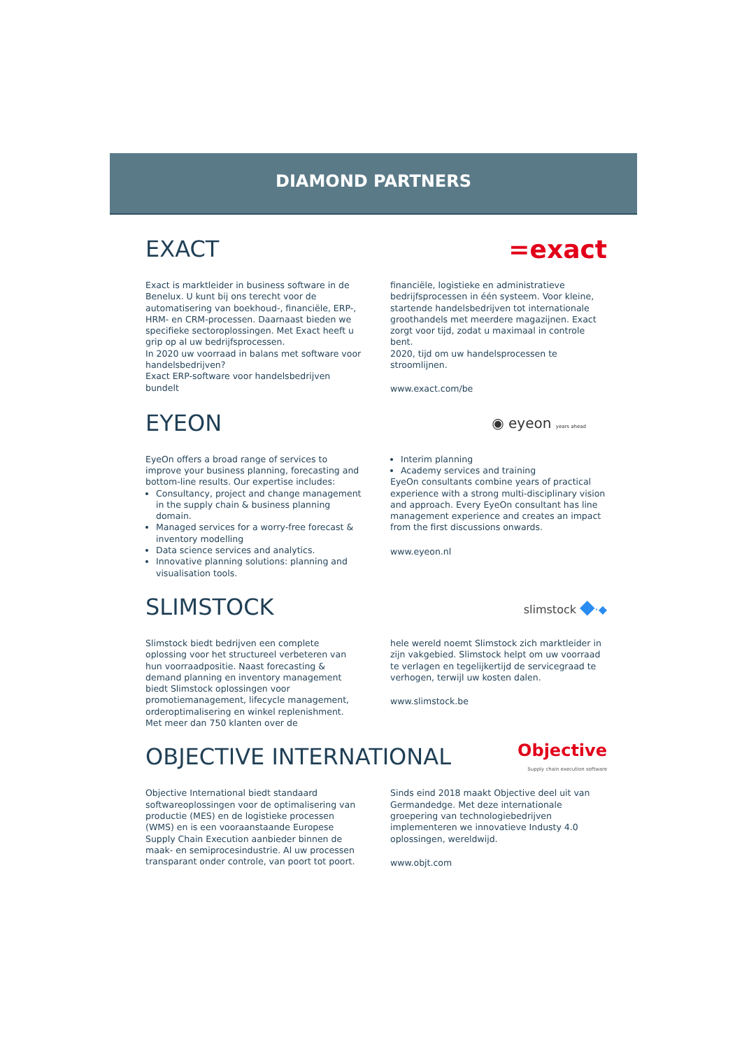DIAMOND PARTNERS
EXACT =exact
Exact is marktleider in business software in de Benelux. U kunt bij ons terecht voor de automatisering van boekhoud-, financiële, ERP-, HRM- en CRM-processen. Daarnaast bieden we specifieke sectoroplossingen. Met Exact heeft u grip op al uw bedrijfsprocessen.
In 2020 uw voorraad in balans met software voor handelsbedrijven?
Exact ERP-software voor handelsbedrijven bundelt
financiële, logistieke en administratieve bedrijfsprocessen in één systeem. Voor kleine, startende handelsbedrijven tot internationale groothandels met meerdere magazijnen. Exact zorgt voor tijd, zodat u maximaal in controle bent.
2020, tijd om uw handelsprocessen te stroomlijnen.
www.exact.com/be
EYEON
◉ eyeon years ahead
EyeOn offers a broad range of services to improve your business planning, forecasting and bottom-line results. Our expertise includes:
Consultancy, project and change management in the supply chain & business planning domain.
Managed services for a worry-free forecast & inventory modelling
Data science services and analytics.
Innovative planning solutions: planning and visualisation tools.
Interim planning
Academy services and training
EyeOn consultants combine years of practical experience with a strong multi-disciplinary vision and approach. Every EyeOn consultant has line management experience and creates an impact from the first discussions onwards.
www.eyeon.nl
SLIMSTOCK
slimstock ◆·◆
Slimstock biedt bedrijven een complete oplossing voor het structureel verbeteren van hun voorraadpositie. Naast forecasting & demand planning en inventory management biedt Slimstock oplossingen voor promotiemanagement, lifecycle management, orderoptimalisering en winkel replenishment. Met meer dan 750 klanten over de
hele wereld noemt Slimstock zich marktleider in zijn vakgebied. Slimstock helpt om uw voorraad te verlagen en tegelijkertijd de servicegraad te verhogen, terwijl uw kosten dalen.
www.slimstock.be
OBJECTIVE INTERNATIONAL
Objective
Supply chain execution software
Objective International biedt standaard softwareoplossingen voor de optimalisering van productie (MES) en de logistieke processen (WMS) en is een vooraanstaande Europese Supply Chain Execution aanbieder binnen de maak- en semiprocesindustrie. Al uw processen transparant onder controle, van poort tot poort.
Sinds eind 2018 maakt Objective deel uit van Germandedge. Met deze internationale groepering van technologiebedrijven implementeren we innovatieve Industy 4.0 oplossingen, wereldwijd.
www.objt.com